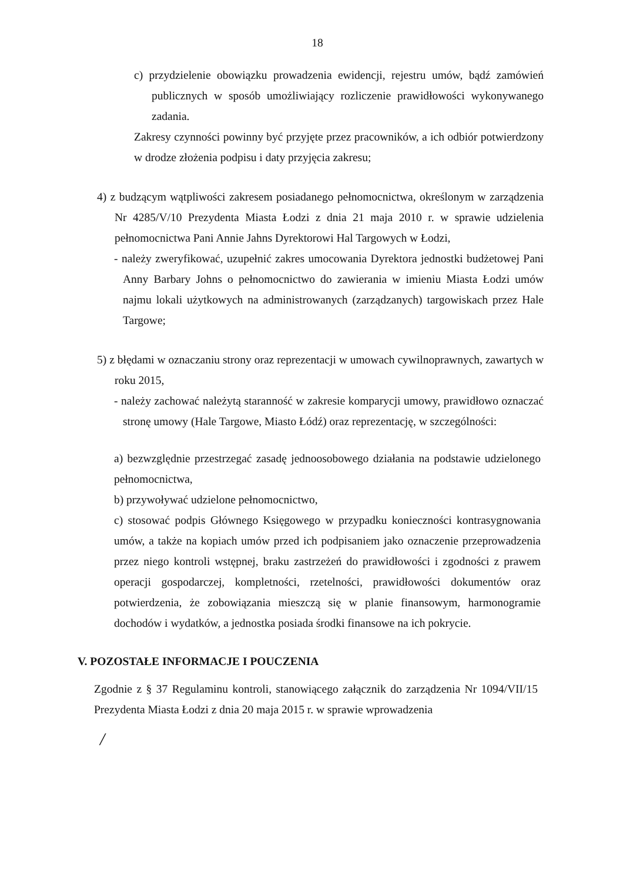18
c) przydzielenie obowiązku prowadzenia ewidencji, rejestru umów, bądź zamówień publicznych w sposób umożliwiający rozliczenie prawidłowości wykonywanego zadania.
Zakresy czynności powinny być przyjęte przez pracowników, a ich odbiór potwierdzony w drodze złożenia podpisu i daty przyjęcia zakresu;
4) z budzącym wątpliwości zakresem posiadanego pełnomocnictwa, określonym w zarządzenia Nr 4285/V/10 Prezydenta Miasta Łodzi z dnia 21 maja 2010 r. w sprawie udzielenia pełnomocnictwa Pani Annie Jahns Dyrektorowi Hal Targowych w Łodzi,
- należy zweryfikować, uzupełnić zakres umocowania Dyrektora jednostki budżetowej Pani Anny Barbary Johns o pełnomocnictwo do zawierania w imieniu Miasta Łodzi umów najmu lokali użytkowych na administrowanych (zarządzanych) targowiskach przez Hale Targowe;
5) z błędami w oznaczaniu strony oraz reprezentacji w umowach cywilnoprawnych, zawartych w roku 2015,
- należy zachować należytą staranność w zakresie komparycji umowy, prawidłowo oznaczać stronę umowy (Hale Targowe, Miasto Łódź) oraz reprezentację, w szczególności:
a) bezwzględnie przestrzegać zasadę jednoosobowego działania na podstawie udzielonego pełnomocnictwa,
b) przywoływać udzielone pełnomocnictwo,
c) stosować podpis Głównego Księgowego w przypadku konieczności kontrasygnowania umów, a także na kopiach umów przed ich podpisaniem jako oznaczenie przeprowadzenia przez niego kontroli wstępnej, braku zastrzeżeń do prawidłowości i zgodności z prawem operacji gospodarczej, kompletności, rzetelności, prawidłowości dokumentów oraz potwierdzenia, że zobowiązania mieszczą się w planie finansowym, harmonogramie dochodów i wydatków, a jednostka posiada środki finansowe na ich pokrycie.
V. POZOSTAŁE INFORMACJE I POUCZENIA
Zgodnie z § 37 Regulaminu kontroli, stanowiącego załącznik do zarządzenia Nr 1094/VII/15 Prezydenta Miasta Łodzi z dnia 20 maja 2015 r. w sprawie wprowadzenia
/